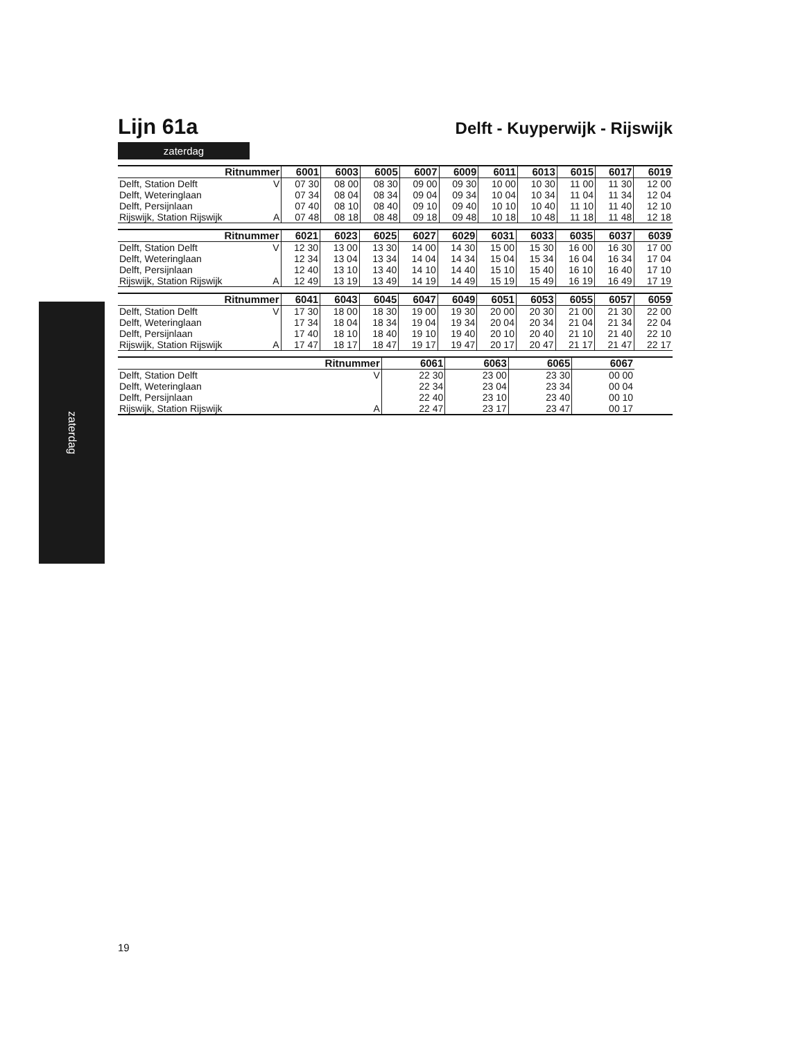zaterdag
Lijn 61a
Delft - Kuyperwijk - Rijswijk
zaterdag
| Ritnummer | | 6001 | 6003 | 6005 | 6007 | 6009 | 6011 | 6013 | 6015 | 6017 | 6019 |
| --- | --- | --- | --- | --- | --- | --- | --- | --- | --- | --- | --- |
| Delft, Station Delft | V | 07 30 | 08 00 | 08 30 | 09 00 | 09 30 | 10 00 | 10 30 | 11 00 | 11 30 | 12 00 |
| Delft, Weteringlaan | | 07 34 | 08 04 | 08 34 | 09 04 | 09 34 | 10 04 | 10 34 | 11 04 | 11 34 | 12 04 |
| Delft, Persijnlaan | | 07 40 | 08 10 | 08 40 | 09 10 | 09 40 | 10 10 | 10 40 | 11 10 | 11 40 | 12 10 |
| Rijswijk, Station Rijswijk | A | 07 48 | 08 18 | 08 48 | 09 18 | 09 48 | 10 18 | 10 48 | 11 18 | 11 48 | 12 18 |
| Ritnummer | | 6021 | 6023 | 6025 | 6027 | 6029 | 6031 | 6033 | 6035 | 6037 | 6039 |
| --- | --- | --- | --- | --- | --- | --- | --- | --- | --- | --- | --- |
| Delft, Station Delft | V | 12 30 | 13 00 | 13 30 | 14 00 | 14 30 | 15 00 | 15 30 | 16 00 | 16 30 | 17 00 |
| Delft, Weteringlaan | | 12 34 | 13 04 | 13 34 | 14 04 | 14 34 | 15 04 | 15 34 | 16 04 | 16 34 | 17 04 |
| Delft, Persijnlaan | | 12 40 | 13 10 | 13 40 | 14 10 | 14 40 | 15 10 | 15 40 | 16 10 | 16 40 | 17 10 |
| Rijswijk, Station Rijswijk | A | 12 49 | 13 19 | 13 49 | 14 19 | 14 49 | 15 19 | 15 49 | 16 19 | 16 49 | 17 19 |
| Ritnummer | | 6041 | 6043 | 6045 | 6047 | 6049 | 6051 | 6053 | 6055 | 6057 | 6059 |
| --- | --- | --- | --- | --- | --- | --- | --- | --- | --- | --- | --- |
| Delft, Station Delft | V | 17 30 | 18 00 | 18 30 | 19 00 | 19 30 | 20 00 | 20 30 | 21 00 | 21 30 | 22 00 |
| Delft, Weteringlaan | | 17 34 | 18 04 | 18 34 | 19 04 | 19 34 | 20 04 | 20 34 | 21 04 | 21 34 | 22 04 |
| Delft, Persijnlaan | | 17 40 | 18 10 | 18 40 | 19 10 | 19 40 | 20 10 | 20 40 | 21 10 | 21 40 | 22 10 |
| Rijswijk, Station Rijswijk | A | 17 47 | 18 17 | 18 47 | 19 17 | 19 47 | 20 17 | 20 47 | 21 17 | 21 47 | 22 17 |
| Ritnummer | | 6061 | 6063 | 6065 | 6067 | | | | | | |
| --- | --- | --- | --- | --- | --- | --- | --- | --- | --- | --- | --- |
| Delft, Station Delft | V | 22 30 | 23 00 | 23 30 | 00 00 | | | | | | |
| Delft, Weteringlaan | | 22 34 | 23 04 | 23 34 | 00 04 | | | | | | |
| Delft, Persijnlaan | | 22 40 | 23 10 | 23 40 | 00 10 | | | | | | |
| Rijswijk, Station Rijswijk | A | 22 47 | 23 17 | 23 47 | 00 17 | | | | | | |
19